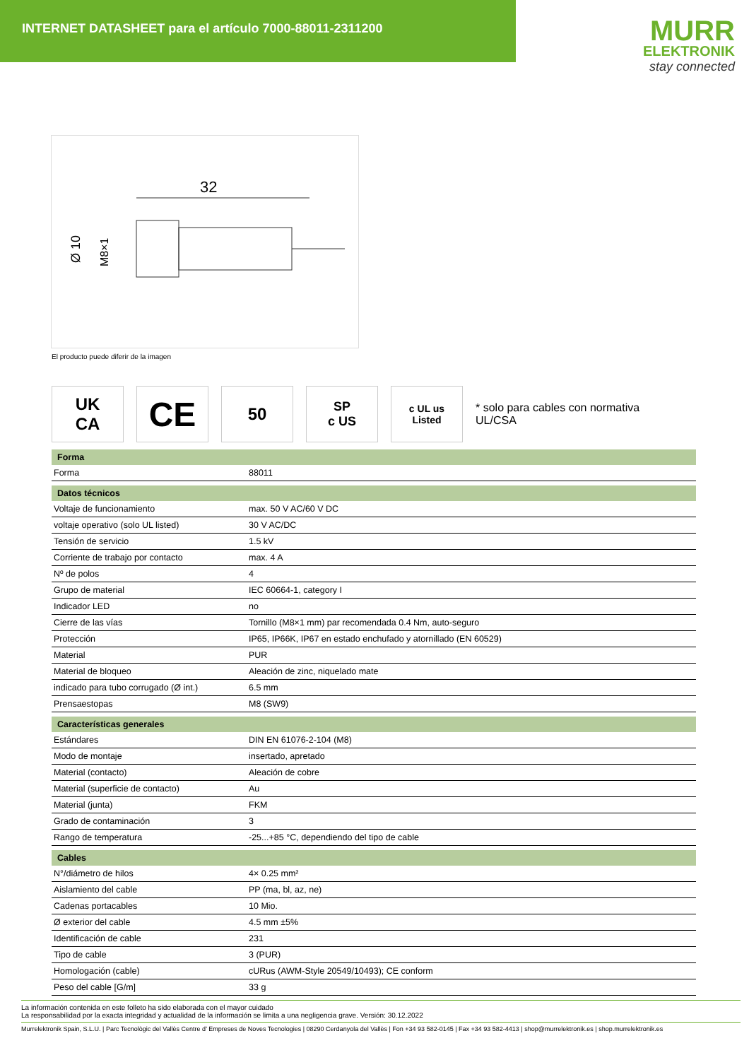INTERNET DATASHEET para el artículo 7000-88011-2311200
MURR
ELEKTRONIK
stay connected
32
Ø 10
M8×1
El producto puede diferir de la imagen
UK
CA
CE
50
SP
c US
c UL us
Listed
* solo para cables con normativa UL/CSA
| Forma | |
| --- | --- |
| Forma | 88011 |
| Datos técnicos | |
| Voltaje de funcionamiento | max. 50 V AC/60 V DC |
| voltaje operativo (solo UL listed) | 30 V AC/DC |
| Tensión de servicio | 1.5 kV |
| Corriente de trabajo por contacto | max. 4 A |
| Nº de polos | 4 |
| Grupo de material | IEC 60664-1, category I |
| Indicador LED | no |
| Cierre de las vías | Tornillo (M8×1 mm) par recomendada 0.4 Nm, auto-seguro |
| Protección | IP65, IP66K, IP67 en estado enchufado y atornillado (EN 60529) |
| Material | PUR |
| Material de bloqueo | Aleación de zinc, niquelado mate |
| indicado para tubo corrugado (Ø int.) | 6.5 mm |
| Prensaestopas | M8 (SW9) |
| Características generales | |
| Estándares | DIN EN 61076-2-104 (M8) |
| Modo de montaje | insertado, apretado |
| Material (contacto) | Aleación de cobre |
| Material (superficie de contacto) | Au |
| Material (junta) | FKM |
| Grado de contaminación | 3 |
| Rango de temperatura | -25...+85 °C, dependiendo del tipo de cable |
| Cables | |
| N°/diámetro de hilos | 4× 0.25 mm² |
| Aislamiento del cable | PP (ma, bl, az, ne) |
| Cadenas portacables | 10 Mio. |
| Ø exterior del cable | 4.5 mm ±5% |
| Identificación de cable | 231 |
| Tipo de cable | 3 (PUR) |
| Homologación (cable) | cURus (AWM-Style 20549/10493); CE conform |
| Peso del cable [G/m] | 33 g |
La información contenida en este folleto ha sido elaborada con el mayor cuidado
La responsabilidad por la exacta integridad y actualidad de la información se limita a una negligencia grave. Versión: 30.12.2022
Murrelektronik Spain, S.L.U. | Parc Tecnològic del Vallès Centre d' Empreses de Noves Tecnologies | 08290 Cerdanyola del Vallès | Fon +34 93 582-0145 | Fax +34 93 582-4413 | shop@murrelektronik.es | shop.murrelektronik.es